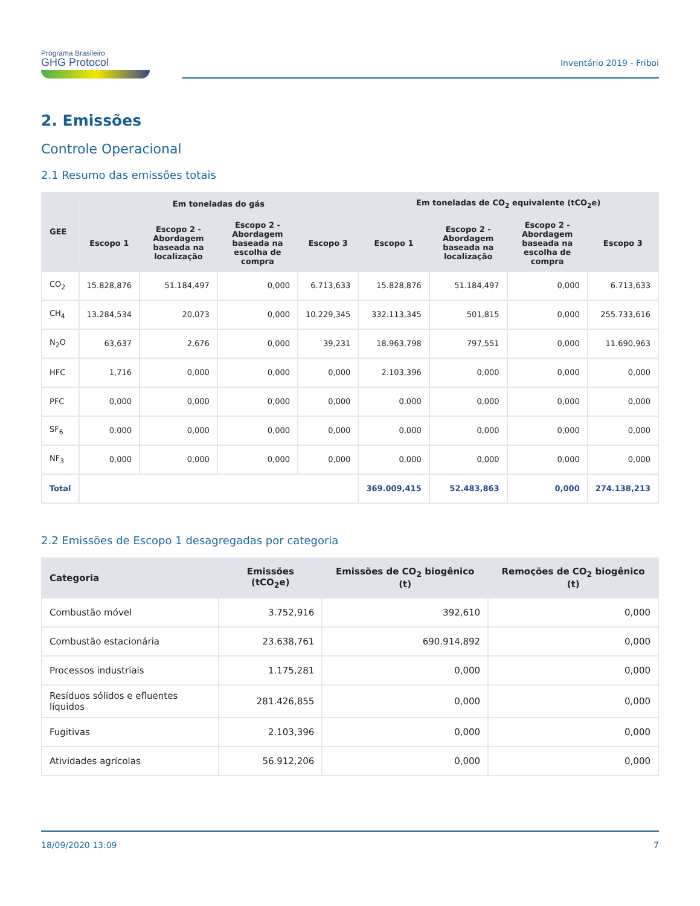Programa Brasileiro
GHG Protocol
Inventário 2019 - Friboi
2. Emissões
Controle Operacional
2.1 Resumo das emissões totais
| GEE | Em toneladas do gás | | | | Em toneladas de CO<sub>2</sub> equivalente (tCO<sub>2</sub>e) | | | |
| --- | --- | --- | --- | --- | --- | --- | --- | --- |
| | Escopo 1 | Escopo 2 - Abordagem baseada na localização | Escopo 2 - Abordagem baseada na escolha de compra | Escopo 3 | Escopo 1 | Escopo 2 - Abordagem baseada na localização | Escopo 2 - Abordagem baseada na escolha de compra | Escopo 3 |
| CO<sub>2</sub> | 15.828,876 | 51.184,497 | 0,000 | 6.713,633 | 15.828,876 | 51.184,497 | 0,000 | 6.713,633 |
| CH<sub>4</sub> | 13.284,534 | 20,073 | 0,000 | 10.229,345 | 332.113,345 | 501,815 | 0,000 | 255.733,616 |
| N<sub>2</sub>O | 63,637 | 2,676 | 0,000 | 39,231 | 18.963,798 | 797,551 | 0,000 | 11.690,963 |
| HFC | 1,716 | 0,000 | 0,000 | 0,000 | 2.103,396 | 0,000 | 0,000 | 0,000 |
| PFC | 0,000 | 0,000 | 0,000 | 0,000 | 0,000 | 0,000 | 0,000 | 0,000 |
| SF<sub>6</sub> | 0,000 | 0,000 | 0,000 | 0,000 | 0,000 | 0,000 | 0,000 | 0,000 |
| NF<sub>3</sub> | 0,000 | 0,000 | 0,000 | 0,000 | 0,000 | 0,000 | 0,000 | 0,000 |
| Total | | | | | 369.009,415 | 52.483,863 | 0,000 | 274.138,213 |
2.2 Emissões de Escopo 1 desagregadas por categoria
| Categoria | Emissões (tCO<sub>2</sub>e) | Emissões de CO<sub>2</sub> biogênico (t) | Remoções de CO<sub>2</sub> biogênico (t) |
| --- | --- | --- | --- |
| Combustão móvel | 3.752,916 | 392,610 | 0,000 |
| Combustão estacionária | 23.638,761 | 690.914,892 | 0,000 |
| Processos industriais | 1.175,281 | 0,000 | 0,000 |
| Resíduos sólidos e efluentes líquidos | 281.426,855 | 0,000 | 0,000 |
| Fugitivas | 2.103,396 | 0,000 | 0,000 |
| Atividades agrícolas | 56.912,206 | 0,000 | 0,000 |
18/09/2020 13:09 7